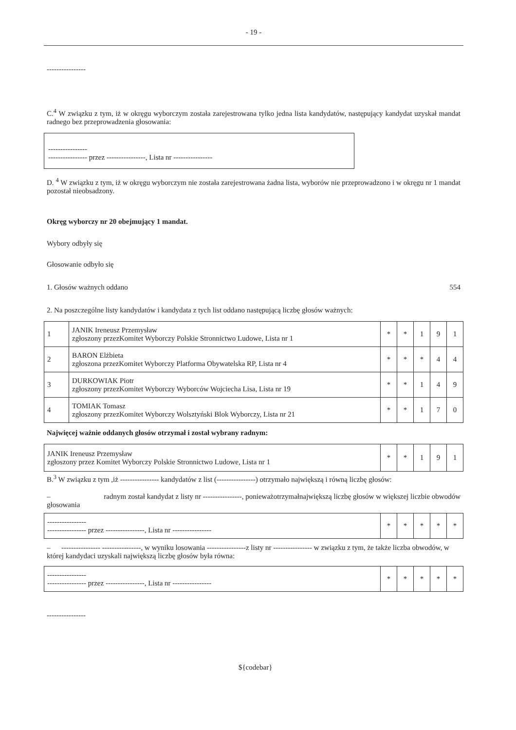- 19 -
----------------
C.<sup>4</sup> W związku z tym, iż w okręgu wyborczym została zarejestrowana tylko jedna lista kandydatów, następujący kandydat uzyskał mandat radnego bez przeprowadzenia głosowania:
----------------
---------------- przez ----------------, Lista nr ----------------
D. <sup>4</sup> W związku z tym, iż w okręgu wyborczym nie została zarejestrowana żadna lista, wyborów nie przeprowadzono i w okręgu nr 1 mandat pozostał nieobsadzony.
Okręg wyborczy nr 20 obejmujący 1 mandat.
Wybory odbyły się
Głosowanie odbyło się
1. Głosów ważnych oddano 554
2. Na poszczególne listy kandydatów i kandydata z tych list oddano następującą liczbę głosów ważnych:
| 1 | JANIK Ireneusz Przemysław zgłoszony przezKomitet Wyborczy Polskie Stronnictwo Ludowe, Lista nr 1 | * | * | 1 | 9 | 1 |
| 2 | BARON Elżbieta zgłoszona przezKomitet Wyborczy Platforma Obywatelska RP, Lista nr 4 | * | * | * | 4 | 4 |
| 3 | DURKOWIAK Piotr zgłoszony przezKomitet Wyborczy Wyborców Wojciecha Lisa, Lista nr 19 | * | * | 1 | 4 | 9 |
| 4 | TOMIAK Tomasz zgłoszony przezKomitet Wyborczy Wolsztyński Blok Wyborczy, Lista nr 21 | * | * | 1 | 7 | 0 |
Najwięcej ważnie oddanych głosów otrzymał i został wybrany radnym:
| JANIK Ireneusz Przemysław zgłoszony przez Komitet Wyborczy Polskie Stronnictwo Ludowe, Lista nr 1 | * | * | 1 | 9 | 1 |
B.<sup>3</sup> W związku z tym ,iż ---------------- kandydatów z list (----------------) otrzymało największą i równą liczbę głosów:
– radnym został kandydat z listy nr ----------------, ponieważotrzymałnajwiększą liczbę głosów w większej liczbie obwodów głosowania
| ---------------- ---------------- przez ----------------, Lista nr ---------------- | * | * | * | * | * |
– ---------------- ----------------, w wyniku losowania ----------------z listy nr ---------------- w związku z tym, że także liczba obwodów, w której kandydaci uzyskali największą liczbę głosów była równa:
| ---------------- ---------------- przez ----------------, Lista nr ---------------- | * | * | * | * | * |
----------------
${codebar}